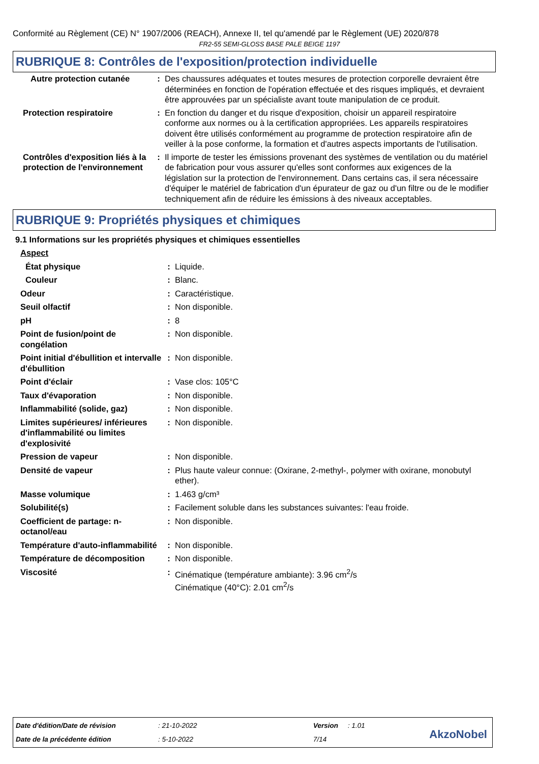Conformité au Règlement (CE) N° 1907/2006 (REACH), Annexe II, tel qu'amendé par le Règlement (UE) 2020/878
FR2-55 SEMI-GLOSS BASE PALE BEIGE 1197
RUBRIQUE 8: Contrôles de l'exposition/protection individuelle
| Autre protection cutanée | : | Des chaussures adéquates et toutes mesures de protection corporelle devraient être déterminées en fonction de l'opération effectuée et des risques impliqués, et devraient être approuvées par un spécialiste avant toute manipulation de ce produit. |
| Protection respiratoire | : | En fonction du danger et du risque d'exposition, choisir un appareil respiratoire conforme aux normes ou à la certification appropriées. Les appareils respiratoires doivent être utilisés conformément au programme de protection respiratoire afin de veiller à la pose conforme, la formation et d'autres aspects importants de l'utilisation. |
| Contrôles d'exposition liés à la protection de l'environnement | : | Il importe de tester les émissions provenant des systèmes de ventilation ou du matériel de fabrication pour vous assurer qu'elles sont conformes aux exigences de la législation sur la protection de l'environnement. Dans certains cas, il sera nécessaire d'équiper le matériel de fabrication d'un épurateur de gaz ou d'un filtre ou de le modifier techniquement afin de réduire les émissions à des niveaux acceptables. |
RUBRIQUE 9: Propriétés physiques et chimiques
9.1 Informations sur les propriétés physiques et chimiques essentielles
| Aspect | | |
| État physique | : | Liquide. |
| Couleur | : | Blanc. |
| Odeur | : | Caractéristique. |
| Seuil olfactif | : | Non disponible. |
| pH | : | 8 |
| Point de fusion/point de congélation | : | Non disponible. |
| Point initial d'ébullition et intervalle d'ébullition | : | Non disponible. |
| Point d'éclair | : | Vase clos: 105°C |
| Taux d'évaporation | : | Non disponible. |
| Inflammabilité (solide, gaz) | : | Non disponible. |
| Limites supérieures/ inférieures d'inflammabilité ou limites d'explosivité | : | Non disponible. |
| Pression de vapeur | : | Non disponible. |
| Densité de vapeur | : | Plus haute valeur connue: (Oxirane, 2-methyl-, polymer with oxirane, monobutyl ether). |
| Masse volumique | : | 1.463 g/cm³ |
| Solubilité(s) | : | Facilement soluble dans les substances suivantes: l'eau froide. |
| Coefficient de partage: n-octanol/eau | : | Non disponible. |
| Température d'auto-inflammabilité | : | Non disponible. |
| Température de décomposition | : | Non disponible. |
| Viscosité | : | Cinématique (température ambiante): 3.96 cm<sup>2</sup>/s Cinématique (40°C): 2.01 cm<sup>2</sup>/s |
| Date d'édition/Date de révision | : 21-10-2022 | Version | : 1.01 |
| Date de la précédente édition | : 5-10-2022 | 7/14 | |
AkzoNobel